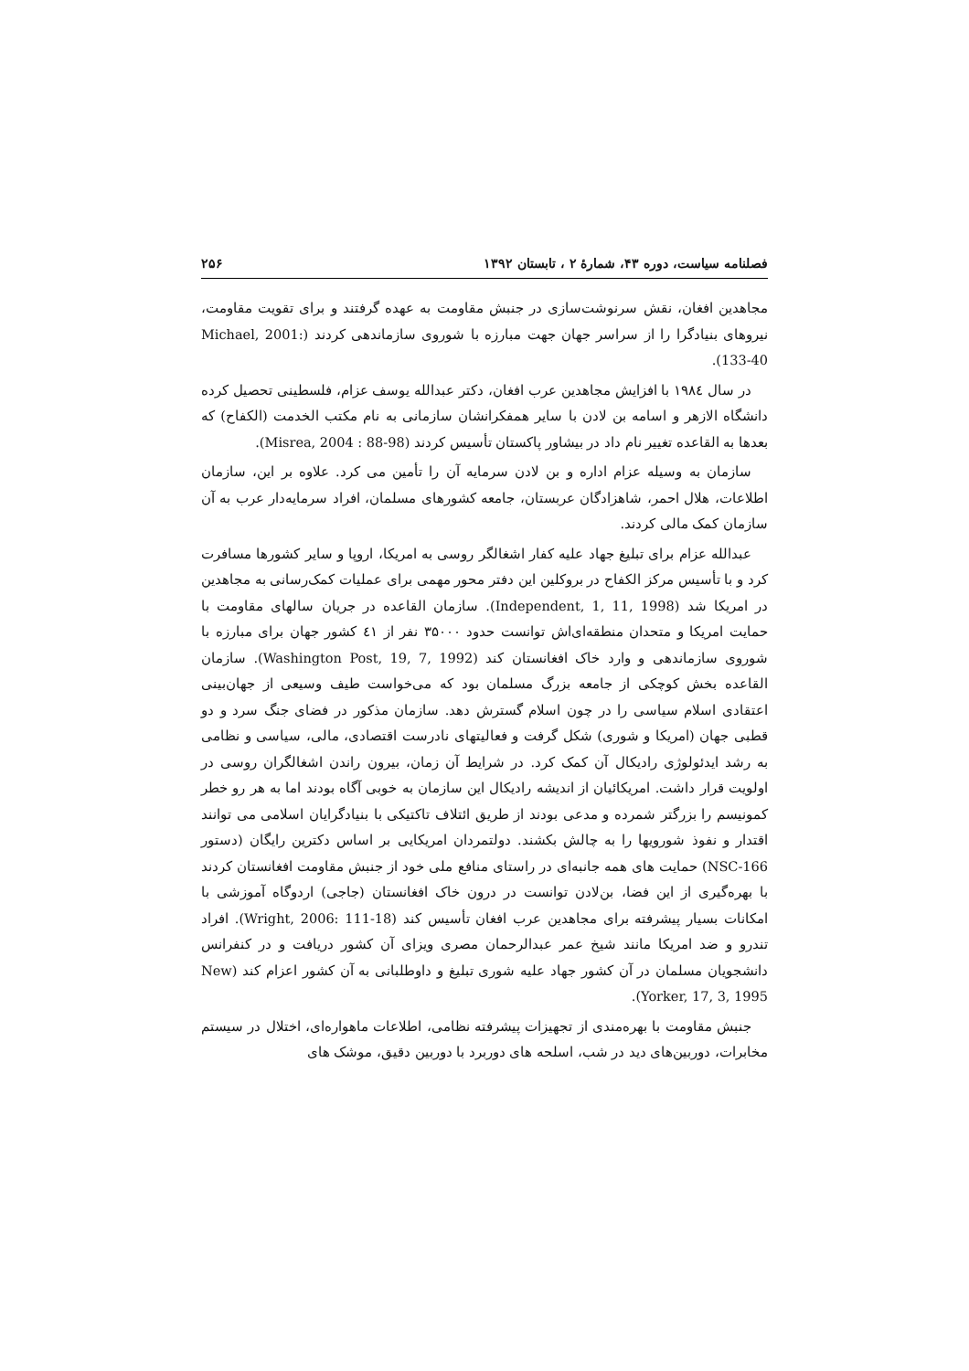فصلنامه سیاست، دوره ۴۳، شمارهٔ ۲ ، تابستان ۱۳۹۲ ۲۵۶
مجاهدین افغان، نقش سرنوشت‌سازی در جنبش مقاومت به عهده گرفتند و برای تقویت مقاومت، نیروهای بنیادگرا را از سراسر جهان جهت مبارزه با شوروی سازماندهی کردند (Michael, 2001: 133-40).
در سال ۱۹۸٤ با افزایش مجاهدین عرب افغان، دکتر عبدالله یوسف عزام، فلسطینی تحصیل کرده دانشگاه الازهر و اسامه بن لادن با سایر همفکرانشان سازمانی به نام مکتب الخدمت (الکفاح) که بعدها به القاعده تغییر نام داد در بیشاور پاکستان تأسیس کردند (Misrea, 2004 : 88-98).
سازمان به وسیله عزام اداره و بن لادن سرمایه آن را تأمین می کرد. علاوه بر این، سازمان اطلاعات، هلال احمر، شاهزادگان عربستان، جامعه کشورهای مسلمان، افراد سرمایه‌دار عرب به آن سازمان کمک مالی کردند.
عبدالله عزام برای تبلیغ جهاد علیه کفار اشغالگر روسی به امریکا، اروپا و سایر کشورها مسافرت کرد و با تأسیس مرکز الکفاح در بروکلین این دفتر محور مهمی برای عملیات کمک‌رسانی به مجاهدین در امریکا شد (Independent, 1, 11, 1998). سازمان القاعده در جریان سالهای مقاومت با حمایت امریکا و متحدان منطقه‌ای‌اش توانست حدود ۳۵۰۰۰ نفر از ٤١ کشور جهان برای مبارزه با شوروی سازماندهی و وارد خاک افغانستان کند (Washington Post, 19, 7, 1992). سازمان القاعده بخش کوچکی از جامعه بزرگ مسلمان بود که می‌خواست طیف وسیعی از جهان‌بینی اعتقادی اسلام سیاسی را در چون اسلام گسترش دهد. سازمان مذکور در فضای جنگ سرد و دو قطبی جهان (امریکا و شوری) شکل گرفت و فعالیتهای نادرست اقتصادی، مالی، سیاسی و نظامی به رشد ایدئولوژی رادیکال آن کمک کرد. در شرایط آن زمان، بیرون راندن اشغالگران روسی در اولویت قرار داشت. امریکائیان از اندیشه رادیکال این سازمان به خوبی آگاه بودند اما به هر رو خطر کمونیسم را بزرگتر شمرده و مدعی بودند از طریق ائتلاف تاکتیکی با بنیادگرایان اسلامی می توانند اقتدار و نفوذ شورویها را به چالش بکشند. دولتمردان امریکایی بر اساس دکترین رایگان (دستور NSC-166) حمایت های همه جانبه‌ای در راستای منافع ملی خود از جنبش مقاومت افغانستان کردند با بهره‌گیری از این فضا، بن‌لادن توانست در درون خاک افغانستان (جاجی) اردوگاه آموزشی با امکانات بسیار پیشرفته برای مجاهدین عرب افغان تأسیس کند (Wright, 2006: 111-18). افراد تندرو و ضد امریکا مانند شیخ عمر عبدالرحمان مصری ویزای آن کشور دریافت و در کنفرانس دانشجویان مسلمان در آن کشور جهاد علیه شوری تبلیغ و داوطلبانی به آن کشور اعزام کند (New Yorker, 17, 3, 1995).
جنبش مقاومت با بهره‌مندی از تجهیزات پیشرفته نظامی، اطلاعات ماهواره‌ای، اختلال در سیستم مخابرات، دوربین‌های دید در شب، اسلحه های دوربرد با دوربین دقیق، موشک های